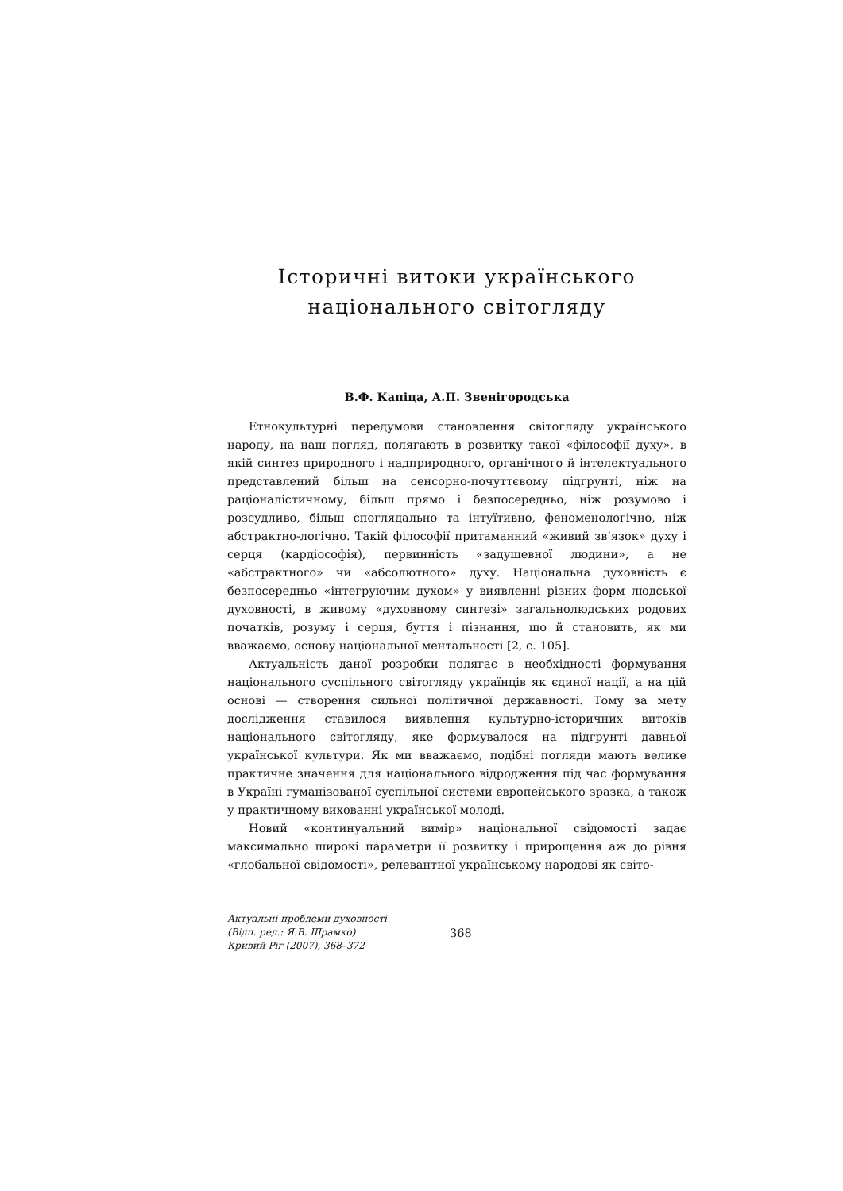Історичні витоки українського
національного світогляду
В.Ф. Капіца, А.П. Звенігородська
Етнокультурні передумови становлення світогляду українського народу, на наш погляд, полягають в розвитку такої «філософії духу», в якій синтез природного і надприродного, органічного й інтелектуального представлений більш на сенсорно-почуттєвому підгрунті, ніж на раціоналістичному, більш прямо і безпосередньо, ніж розумово і розсудливо, більш споглядально та інтуїтивно, феноменологічно, ніж абстрактно-логічно. Такій філософії притаманний «живий зв’язок» духу і серця (кардіософія), первинність «задушевної людини», а не «абстрактного» чи «абсолютного» духу. Національна духовність є безпосередньо «інтегруючим духом» у виявленні різних форм людської духовності, в живому «духовному синтезі» загальнолюдських родових початків, розуму і серця, буття і пізнання, що й становить, як ми вважаємо, основу національної ментальності [2, с. 105].
Актуальність даної розробки полягає в необхідності формування національного суспільного світогляду українців як єдиної нації, а на цій основі — створення сильної політичної державності. Тому за мету дослідження ставилося виявлення культурно-історичних витоків національного світогляду, яке формувалося на підгрунті давньої української культури. Як ми вважаємо, подібні погляди мають велике практичне значення для національного відродження під час формування в Україні гуманізованої суспільної системи європейського зразка, а також у практичному вихованні української молоді.
Новий «континуальний вимір» національної свідомості задає максимально широкі параметри її розвитку і прирощення аж до рівня «глобальної свідомості», релевантної українському народові як світо-
Актуальні проблеми духовності
(Відп. ред.: Я.В. Шрамко)
Кривий Ріг (2007), 368–372
368